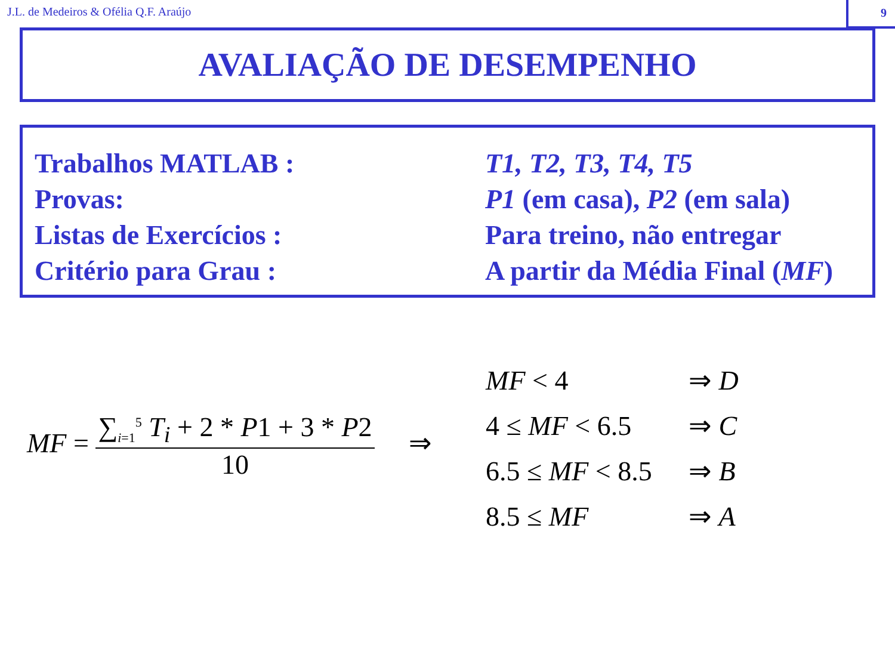J.L. de Medeiros & Ofélia Q.F. Araújo
9
AVALIAÇÃO DE DESEMPENHO
Trabalhos MATLAB : T1, T2, T3, T4, T5
Provas: P1 (em casa), P2 (em sala)
Listas de Exercícios : Para treino, não entregar
Critério para Grau : A partir da Média Final (MF)
MF = ∑<sub>i=1</sub><sup>5</sup> T<sub>i</sub> + 2 * P1 + 3 * P2 10 ⇒
| MF < 4 | ⇒ D |
| 4 ≤ MF < 6.5 | ⇒ C |
| 6.5 ≤ MF < 8.5 | ⇒ B |
| 8.5 ≤ MF | ⇒ A |